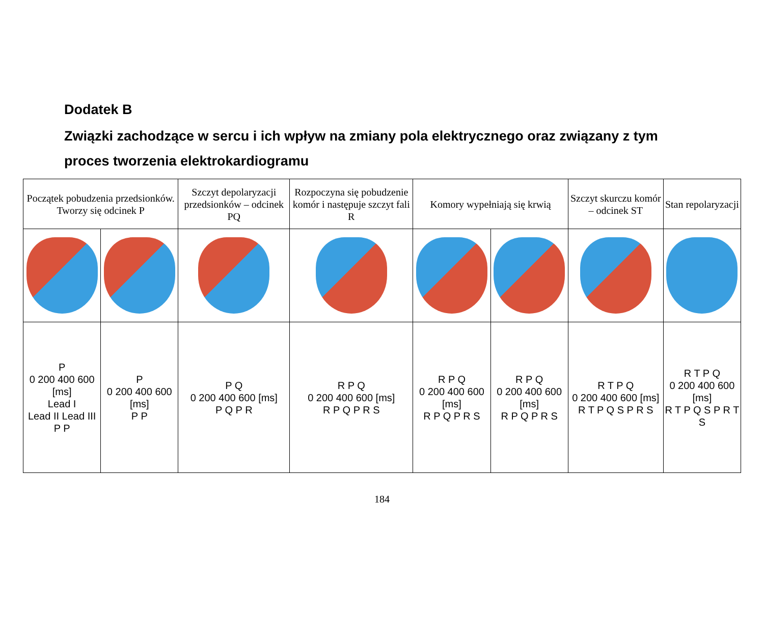Dodatek B
Związki zachodzące w sercu i ich wpływ na zmiany pola elektrycznego oraz związany z tym proces tworzenia elektrokardiogramu
| Początek pobudzenia przedsionków. Tworzy się odcinek P | | Szczyt depolaryzacji przedsionków – odcinek PQ | Rozpoczyna się pobudzenie komór i następuje szczyt fali R | Komory wypełniają się krwią | | Szczyt skurczu komór – odcinek ST | Stan repolaryzacji |
| P 0 200 400 600 [ms] Lead I Lead II Lead III P P | P 0 200 400 600 [ms] P P | P Q 0 200 400 600 [ms] P Q P R | R P Q 0 200 400 600 [ms] R P Q P R S | R P Q 0 200 400 600 [ms] R P Q P R S | R P Q 0 200 400 600 [ms] R P Q P R S | R T P Q 0 200 400 600 [ms] R T P Q S P R S | R T P Q 0 200 400 600 [ms] R T P Q S P R T S |
184